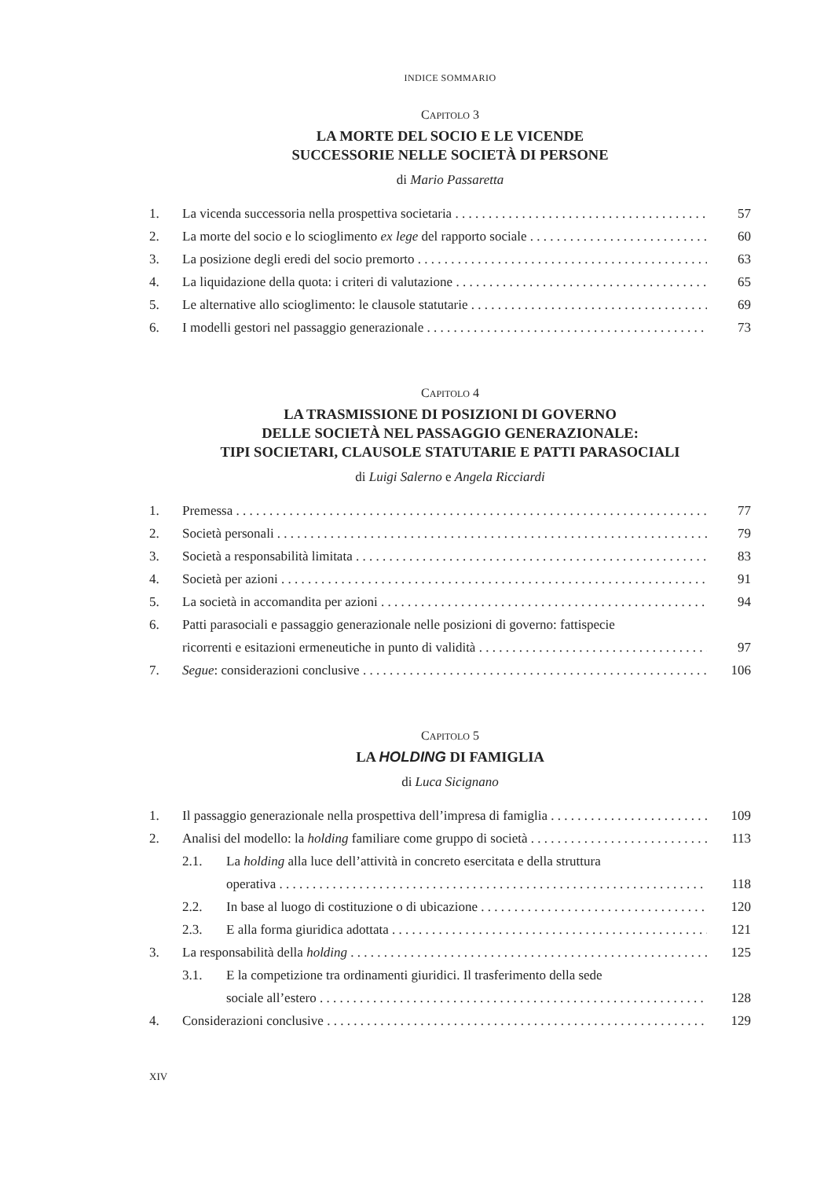INDICE SOMMARIO
CAPITOLO 3
LA MORTE DEL SOCIO E LE VICENDE
SUCCESSORIE NELLE SOCIETÀ DI PERSONE
di Mario Passaretta
1. La vicenda successoria nella prospettiva societaria 57
2. La morte del socio e lo scioglimento ex lege del rapporto sociale 60
3. La posizione degli eredi del socio premorto 63
4. La liquidazione della quota: i criteri di valutazione 65
5. Le alternative allo scioglimento: le clausole statutarie 69
6. I modelli gestori nel passaggio generazionale 73
CAPITOLO 4
LA TRASMISSIONE DI POSIZIONI DI GOVERNO
DELLE SOCIETÀ NEL PASSAGGIO GENERAZIONALE:
TIPI SOCIETARI, CLAUSOLE STATUTARIE E PATTI PARASOCIALI
di Luigi Salerno e Angela Ricciardi
1. Premessa 77
2. Società personali 79
3. Società a responsabilità limitata 83
4. Società per azioni 91
5. La società in accomandita per azioni 94
6. Patti parasociali e passaggio generazionale nelle posizioni di governo: fattispecie
ricorrenti e esitazioni ermeneutiche in punto di validità 97
7. Segue: considerazioni conclusive 106
CAPITOLO 5
LA HOLDING DI FAMIGLIA
di Luca Sicignano
1. Il passaggio generazionale nella prospettiva dell’impresa di famiglia 109
2. Analisi del modello: la holding familiare come gruppo di società 113
2.1. La holding alla luce dell’attività in concreto esercitata e della struttura
operativa 118
2.2. In base al luogo di costituzione o di ubicazione 120
2.3. E alla forma giuridica adottata 121
3. La responsabilità della holding 125
3.1. E la competizione tra ordinamenti giuridici. Il trasferimento della sede
sociale all’estero 128
4. Considerazioni conclusive 129
XIV